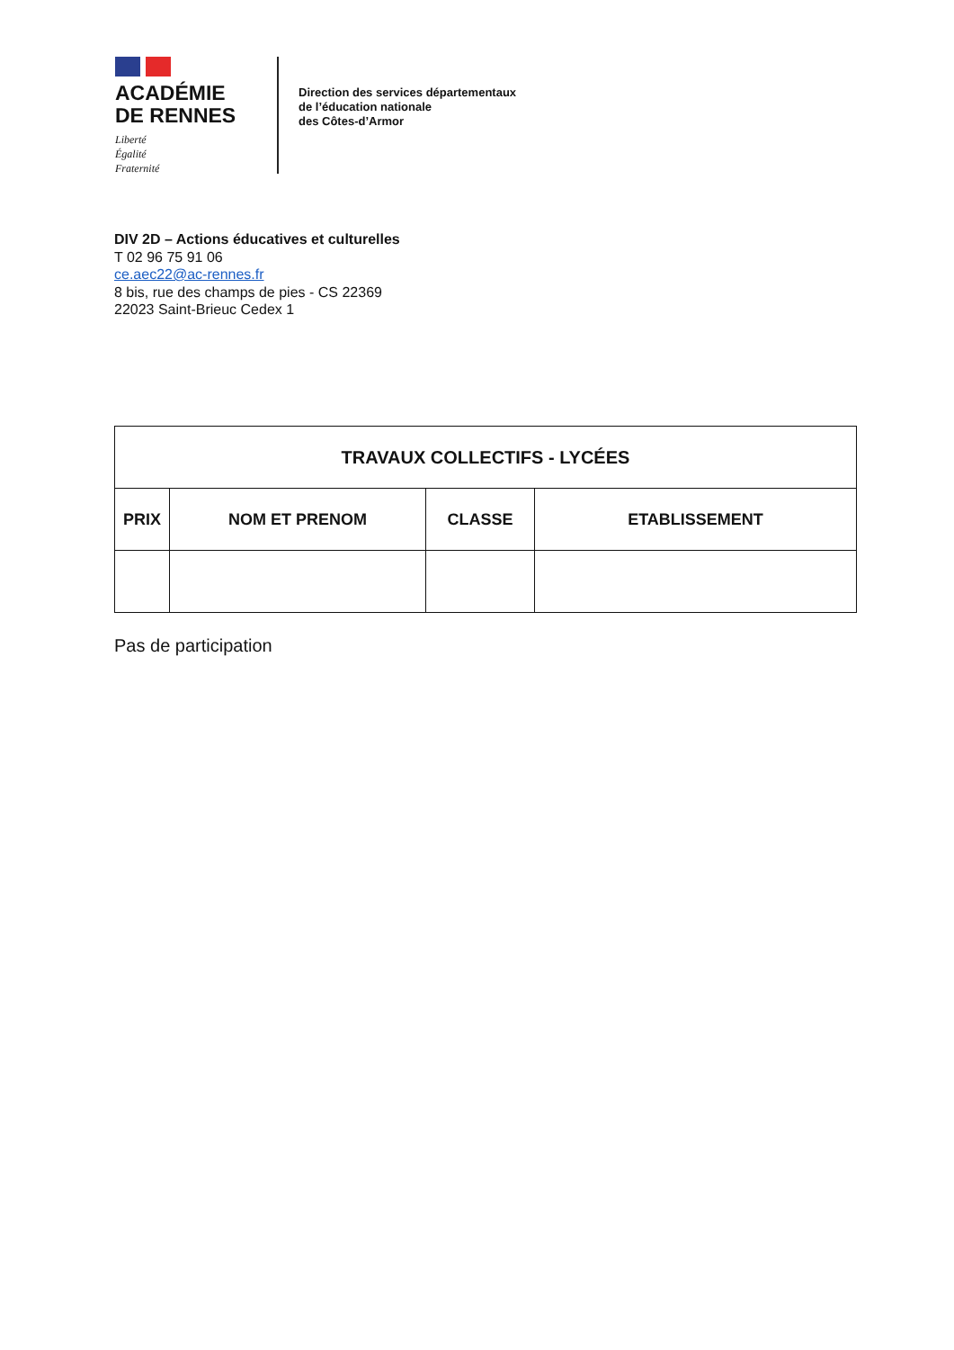ACADÉMIE
DE RENNES
Liberté
Égalité
Fraternité
Direction des services départementaux
de l’éducation nationale
des Côtes-d’Armor
DIV 2D – Actions éducatives et culturelles
T 02 96 75 91 06
ce.aec22@ac-rennes.fr
8 bis, rue des champs de pies - CS 22369
22023 Saint-Brieuc Cedex 1
| TRAVAUX COLLECTIFS - LYCÉES | | | |
| --- | --- | --- | --- |
| PRIX | NOM ET PRENOM | CLASSE | ETABLISSEMENT |
Pas de participation